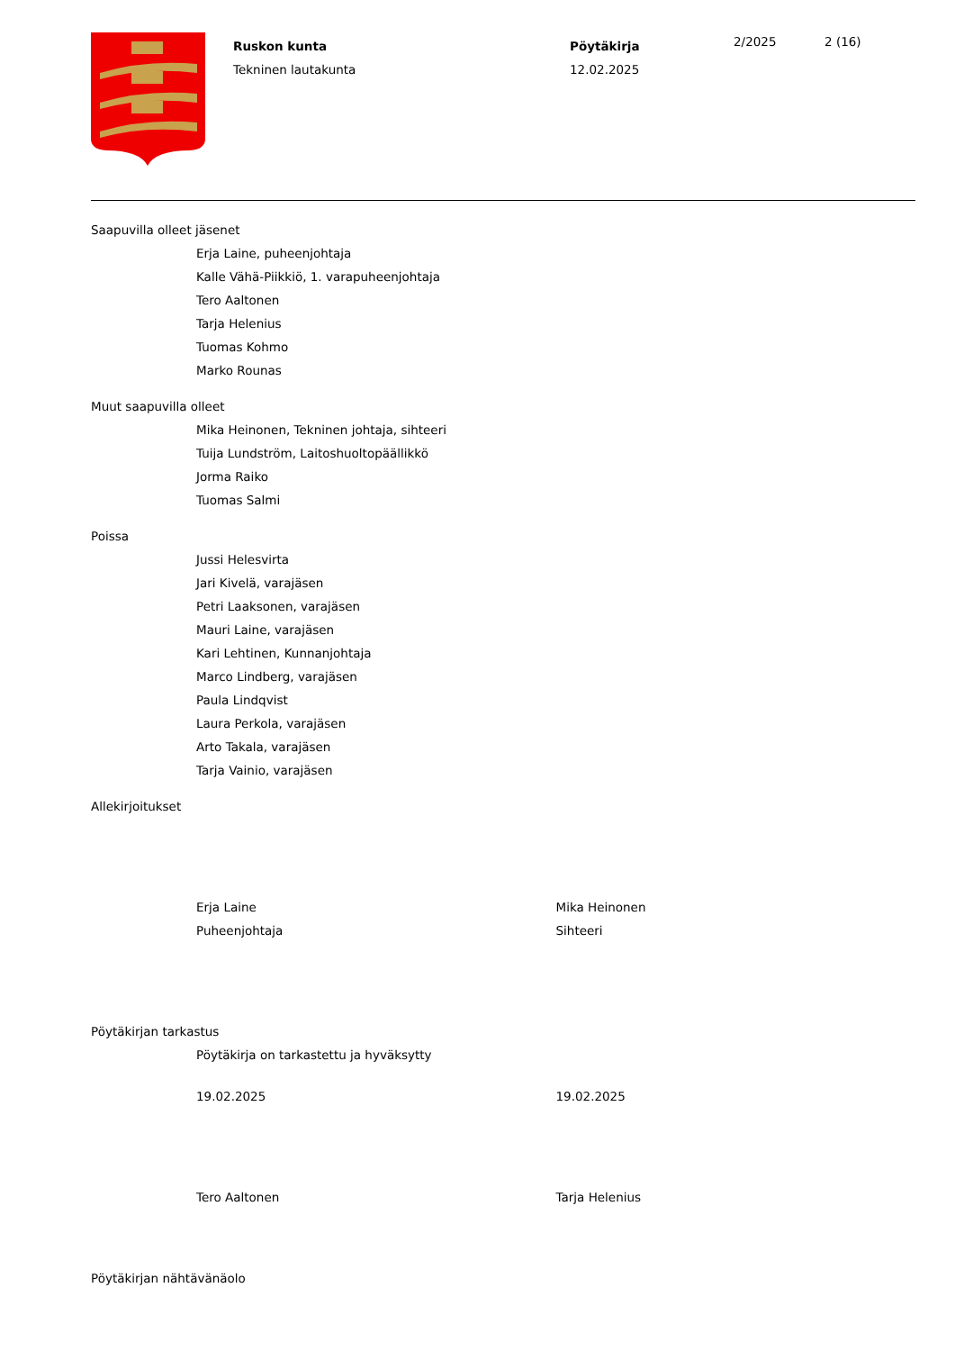Ruskon kunta
Tekninen lautakunta
Pöytäkirja
12.02.2025
2/2025 2 (16)
Saapuvilla olleet jäsenet
Erja Laine, puheenjohtaja
Kalle Vähä-Piikkiö, 1. varapuheenjohtaja
Tero Aaltonen
Tarja Helenius
Tuomas Kohmo
Marko Rounas
Muut saapuvilla olleet
Mika Heinonen, Tekninen johtaja, sihteeri
Tuija Lundström, Laitoshuoltopäällikkö
Jorma Raiko
Tuomas Salmi
Poissa
Jussi Helesvirta
Jari Kivelä, varajäsen
Petri Laaksonen, varajäsen
Mauri Laine, varajäsen
Kari Lehtinen, Kunnanjohtaja
Marco Lindberg, varajäsen
Paula Lindqvist
Laura Perkola, varajäsen
Arto Takala, varajäsen
Tarja Vainio, varajäsen
Allekirjoitukset
Erja Laine
Puheenjohtaja
Mika Heinonen
Sihteeri
Pöytäkirjan tarkastus
Pöytäkirja on tarkastettu ja hyväksytty
19.02.2025 19.02.2025
Tero Aaltonen Tarja Helenius
Pöytäkirjan nähtävänäolo